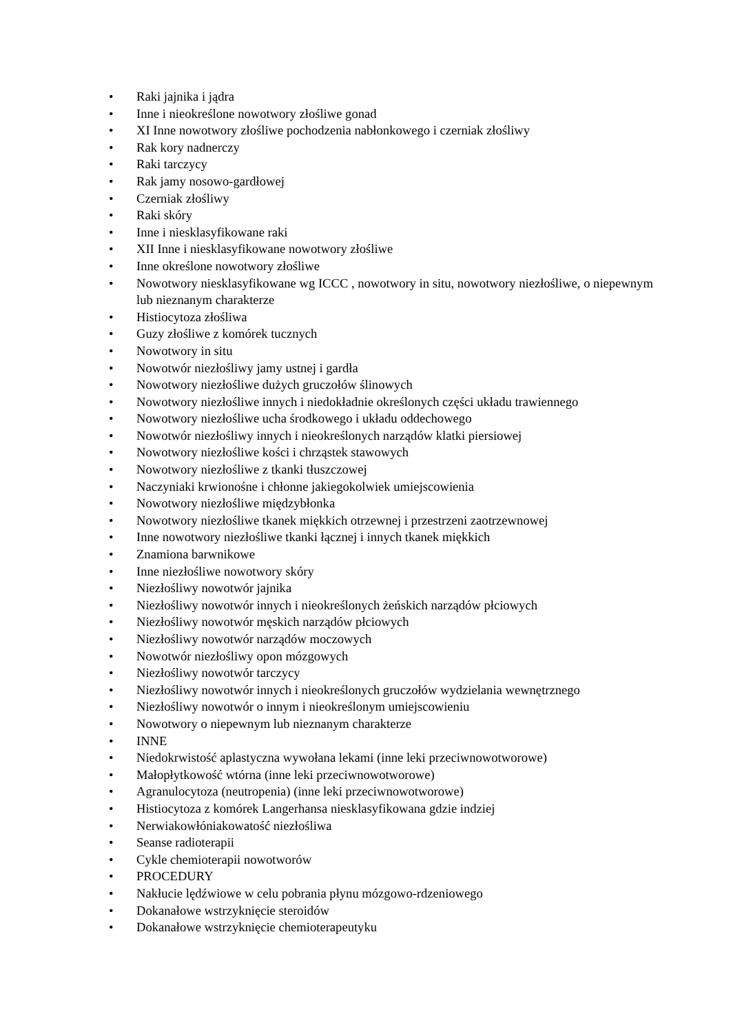• Raki jajnika i jądra
• Inne i nieokreślone nowotwory złośliwe gonad
• XI Inne nowotwory złośliwe pochodzenia nabłonkowego i czerniak złośliwy
• Rak kory nadnerczy
• Raki tarczycy
• Rak jamy nosowo-gardłowej
• Czerniak złośliwy
• Raki skóry
• Inne i niesklasyfikowane raki
• XII Inne i niesklasyfikowane nowotwory złośliwe
• Inne określone nowotwory złośliwe
• Nowotwory niesklasyfikowane wg ICCC , nowotwory in situ, nowotwory niezłośliwe, o niepewnym lub nieznanym charakterze
• Histiocytoza złośliwa
• Guzy złośliwe z komórek tucznych
• Nowotwory in situ
• Nowotwór niezłośliwy jamy ustnej i gardła
• Nowotwory niezłośliwe dużych gruczołów ślinowych
• Nowotwory niezłośliwe innych i niedokładnie określonych części układu trawiennego
• Nowotwory niezłośliwe ucha środkowego i układu oddechowego
• Nowotwór niezłośliwy innych i nieokreślonych narządów klatki piersiowej
• Nowotwory niezłośliwe kości i chrząstek stawowych
• Nowotwory niezłośliwe z tkanki tłuszczowej
• Naczyniaki krwionośne i chłonne jakiegokolwiek umiejscowienia
• Nowotwory niezłośliwe międzybłonka
• Nowotwory niezłośliwe tkanek miękkich otrzewnej i przestrzeni zaotrzewnowej
• Inne nowotwory niezłośliwe tkanki łącznej i innych tkanek miękkich
• Znamiona barwnikowe
• Inne niezłośliwe nowotwory skóry
• Niezłośliwy nowotwór jajnika
• Niezłośliwy nowotwór innych i nieokreślonych żeńskich narządów płciowych
• Niezłośliwy nowotwór męskich narządów płciowych
• Niezłośliwy nowotwór narządów moczowych
• Nowotwór niezłośliwy opon mózgowych
• Niezłośliwy nowotwór tarczycy
• Niezłośliwy nowotwór innych i nieokreślonych gruczołów wydzielania wewnętrznego
• Niezłośliwy nowotwór o innym i nieokreślonym umiejscowieniu
• Nowotwory o niepewnym lub nieznanym charakterze
• INNE
• Niedokrwistość aplastyczna wywołana lekami (inne leki przeciwnowotworowe)
• Małopłytkowość wtórna (inne leki przeciwnowotworowe)
• Agranulocytoza (neutropenia) (inne leki przeciwnowotworowe)
• Histiocytoza z komórek Langerhansa niesklasyfikowana gdzie indziej
• Nerwiakowłóniakowatość niezłośliwa
• Seanse radioterapii
• Cykle chemioterapii nowotworów
• PROCEDURY
• Nakłucie lędźwiowe w celu pobrania płynu mózgowo-rdzeniowego
• Dokanałowe wstrzyknięcie steroidów
• Dokanałowe wstrzyknięcie chemioterapeutyku